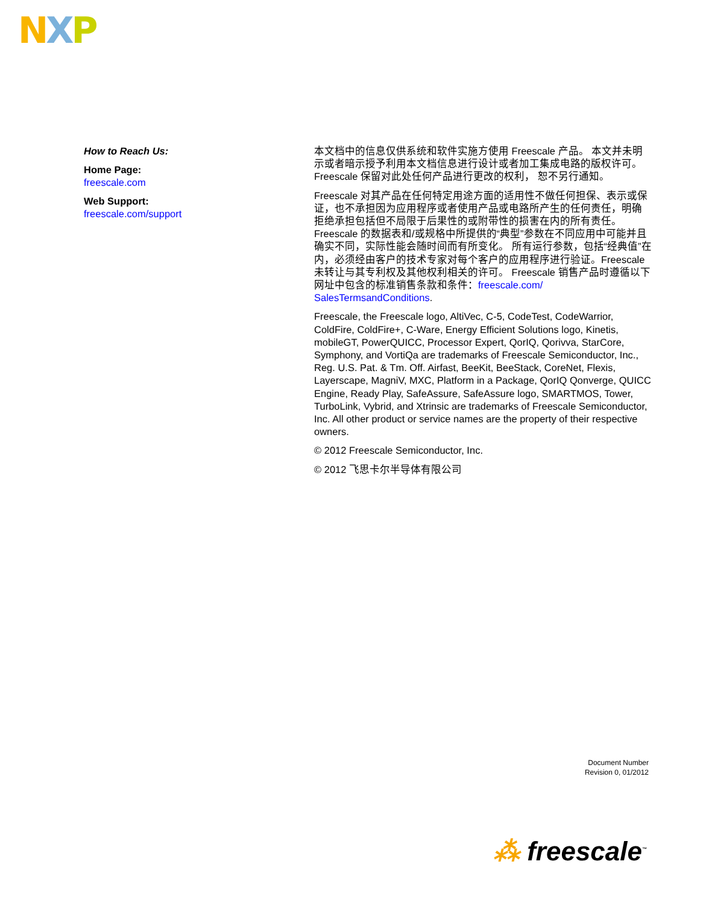NXP
How to Reach Us:
Home Page:
freescale.com
Web Support:
freescale.com/support
本文档中的信息仅供系统和软件实施方使用 Freescale 产品。 本文并未明示或者暗示授予利用本文档信息进行设计或者加工集成电路的版权许可。 Freescale 保留对此处任何产品进行更改的权利， 恕不另行通知。
Freescale 对其产品在任何特定用途方面的适用性不做任何担保、表示或保证，也不承担因为应用程序或者使用产品或电路所产生的任何责任，明确拒绝承担包括但不局限于后果性的或附带性的损害在内的所有责任。Freescale 的数据表和/或规格中所提供的“典型”参数在不同应用中可能并且确实不同，实际性能会随时间而有所变化。 所有运行参数，包括“经典值”在内，必须经由客户的技术专家对每个客户的应用程序进行验证。Freescale 未转让与其专利权及其他权利相关的许可。 Freescale 销售产品时遵循以下网址中包含的标准销售条款和条件：freescale.com/ SalesTermsandConditions.
Freescale, the Freescale logo, AltiVec, C-5, CodeTest, CodeWarrior, ColdFire, ColdFire+, C-Ware, Energy Efficient Solutions logo, Kinetis, mobileGT, PowerQUICC, Processor Expert, QorIQ, Qorivva, StarCore, Symphony, and VortiQa are trademarks of Freescale Semiconductor, Inc., Reg. U.S. Pat. & Tm. Off. Airfast, BeeKit, BeeStack, CoreNet, Flexis, Layerscape, MagniV, MXC, Platform in a Package, QorIQ Qonverge, QUICC Engine, Ready Play, SafeAssure, SafeAssure logo, SMARTMOS, Tower, TurboLink, Vybrid, and Xtrinsic are trademarks of Freescale Semiconductor, Inc. All other product or service names are the property of their respective owners.
© 2012 Freescale Semiconductor, Inc.
© 2012 飞思卡尔半导体有限公司
Document Number
Revision 0, 01/2012
⁂ freescale<sup>™</sup>